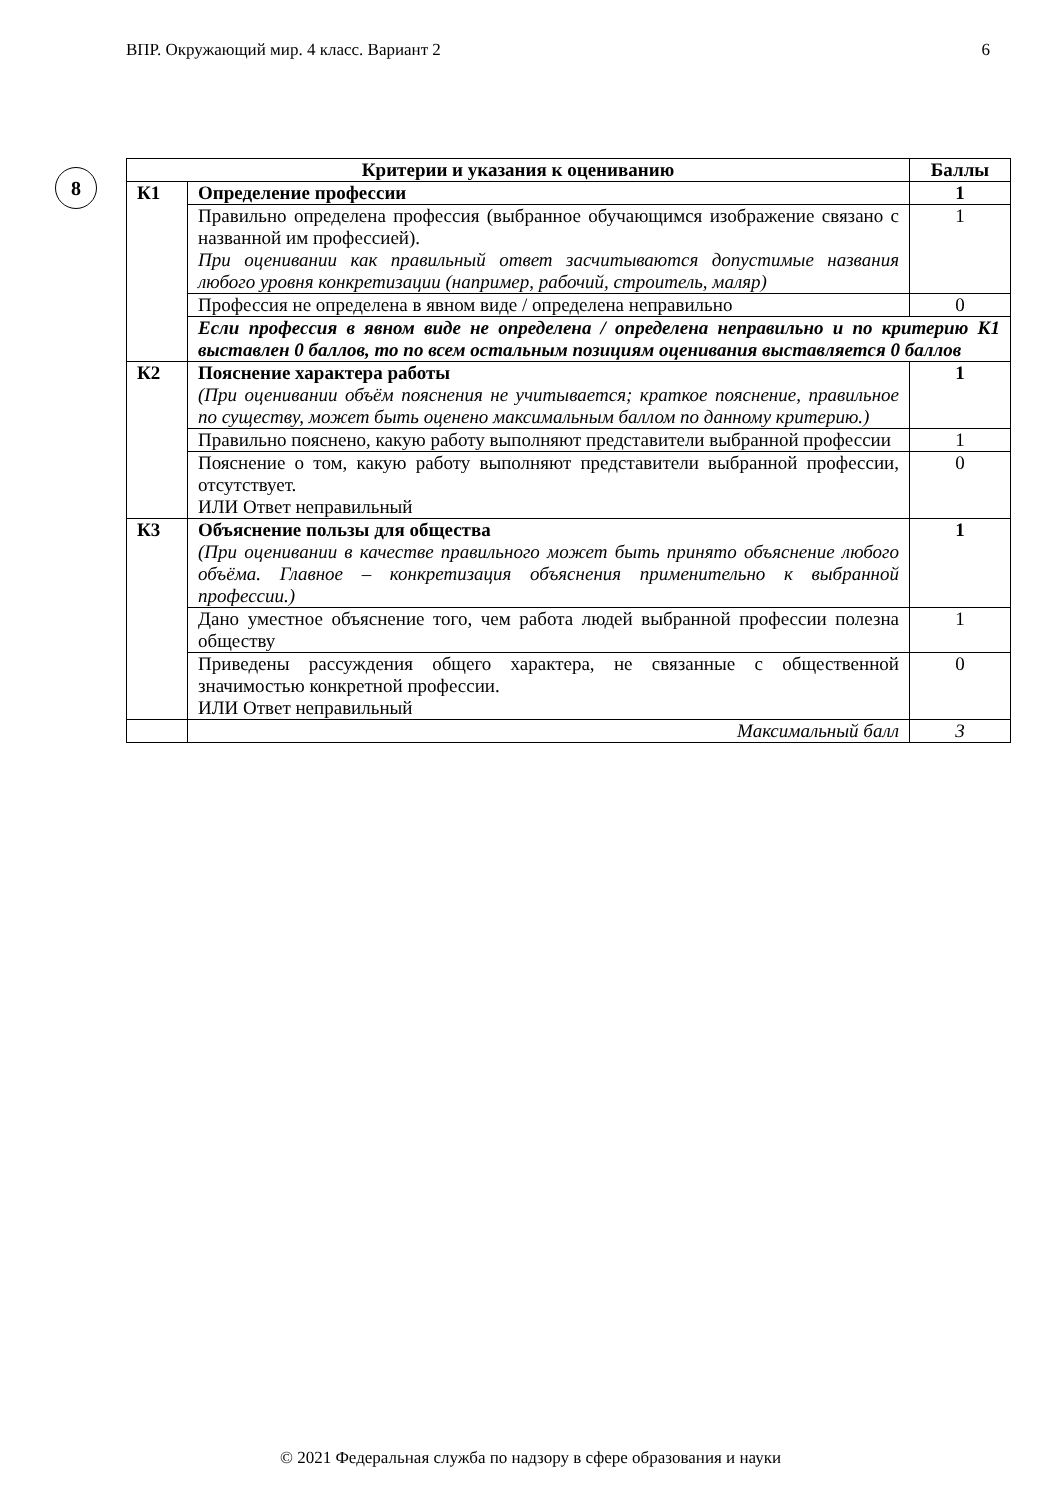ВПР. Окружающий мир. 4 класс. Вариант 2 6
8
| Критерии и указания к оцениванию | | Баллы |
| --- | --- | --- |
| К1 | Определение профессии | 1 |
| | Правильно определена профессия (выбранное обучающимся изображение связано с названной им профессией). При оценивании как правильный ответ засчитываются допустимые названия любого уровня конкретизации (например, рабочий, строитель, маляр) | 1 |
| | Профессия не определена в явном виде / определена неправильно | 0 |
| | Если профессия в явном виде не определена / определена неправильно и по критерию К1 выставлен 0 баллов, то по всем остальным позициям оценивания выставляется 0 баллов | |
| К2 | Пояснение характера работы (При оценивании объём пояснения не учитывается; краткое пояснение, правильное по существу, может быть оценено максимальным баллом по данному критерию.) | 1 |
| | Правильно пояснено, какую работу выполняют представители выбранной профессии | 1 |
| | Пояснение о том, какую работу выполняют представители выбранной профессии, отсутствует. ИЛИ Ответ неправильный | 0 |
| К3 | Объяснение пользы для общества (При оценивании в качестве правильного может быть принято объяснение любого объёма. Главное – конкретизация объяснения применительно к выбранной профессии.) | 1 |
| | Дано уместное объяснение того, чем работа людей выбранной профессии полезна обществу | 1 |
| | Приведены рассуждения общего характера, не связанные с общественной значимостью конкретной профессии. ИЛИ Ответ неправильный | 0 |
| | Максимальный балл | 3 |
© 2021 Федеральная служба по надзору в сфере образования и науки